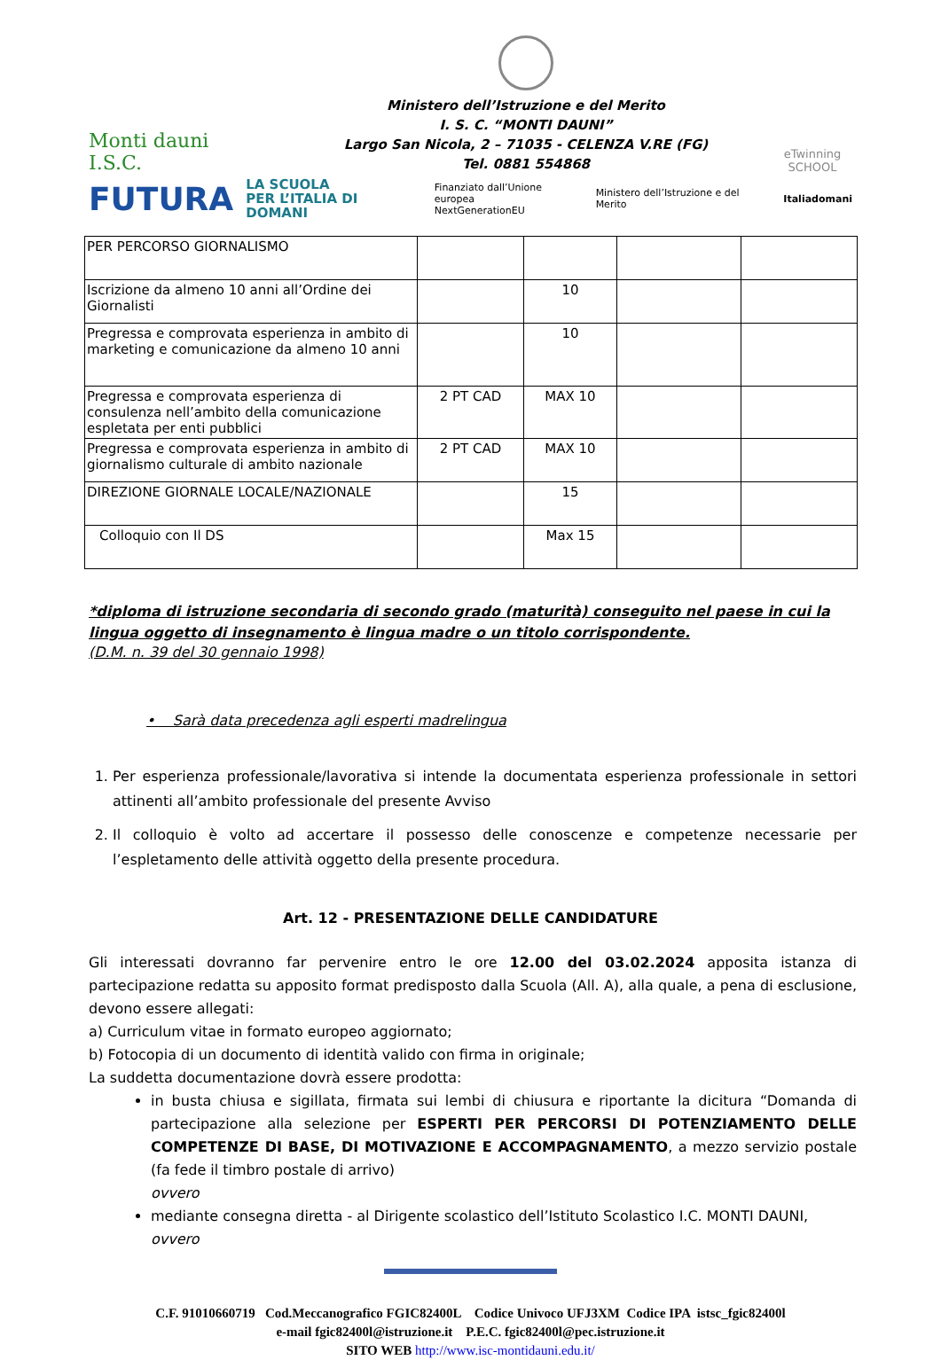Monti dauni
I.S.C.
Ministero dell’Istruzione e del Merito
I. S. C. “MONTI DAUNI”
Largo San Nicola, 2 – 71035 - CELENZA V.RE (FG)
Tel. 0881 554868
eTwinning
SCHOOL
FUTURA LA SCUOLA
PER L’ITALIA DI DOMANI Finanziato dall’Unione europea
NextGenerationEU Ministero dell’Istruzione e del Merito Italiadomani
| PER PERCORSO GIORNALISMO | | | | |
| Iscrizione da almeno 10 anni all’Ordine dei Giornalisti | | 10 | | |
| Pregressa e comprovata esperienza in ambito di marketing e comunicazione da almeno 10 anni | | 10 | | |
| Pregressa e comprovata esperienza di consulenza nell’ambito della comunicazione espletata per enti pubblici | 2 PT CAD | MAX 10 | | |
| Pregressa e comprovata esperienza in ambito di giornalismo culturale di ambito nazionale | 2 PT CAD | MAX 10 | | |
| DIREZIONE GIORNALE LOCALE/NAZIONALE | | 15 | | |
| Colloquio con Il DS | | Max 15 | | |
*diploma di istruzione secondaria di secondo grado (maturità) conseguito nel paese in cui la lingua oggetto di insegnamento è lingua madre o un titolo corrispondente.
(D.M. n. 39 del 30 gennaio 1998)
• Sarà data precedenza agli esperti madrelingua
1. Per esperienza professionale/lavorativa si intende la documentata esperienza professionale in settori attinenti all’ambito professionale del presente Avviso
2. Il colloquio è volto ad accertare il possesso delle conoscenze e competenze necessarie per l’espletamento delle attività oggetto della presente procedura.
Art. 12 - PRESENTAZIONE DELLE CANDIDATURE
Gli interessati dovranno far pervenire entro le ore 12.00 del 03.02.2024 apposita istanza di partecipazione redatta su apposito format predisposto dalla Scuola (All. A), alla quale, a pena di esclusione, devono essere allegati:
a) Curriculum vitae in formato europeo aggiornato;
b) Fotocopia di un documento di identità valido con firma in originale;
La suddetta documentazione dovrà essere prodotta:
in busta chiusa e sigillata, firmata sui lembi di chiusura e riportante la dicitura “Domanda di partecipazione alla selezione per ESPERTI PER PERCORSI DI POTENZIAMENTO DELLE COMPETENZE DI BASE, DI MOTIVAZIONE E ACCOMPAGNAMENTO, a mezzo servizio postale (fa fede il timbro postale di arrivo)
ovvero
mediante consegna diretta - al Dirigente scolastico dell’Istituto Scolastico I.C. MONTI DAUNI,
ovvero
C.F. 91010660719 Cod.Meccanografico FGIC82400L Codice Univoco UFJ3XM Codice IPA istsc_fgic82400l
e-mail fgic82400l@istruzione.it P.E.C. fgic82400l@pec.istruzione.it
SITO WEB http://www.isc-montidauni.edu.it/